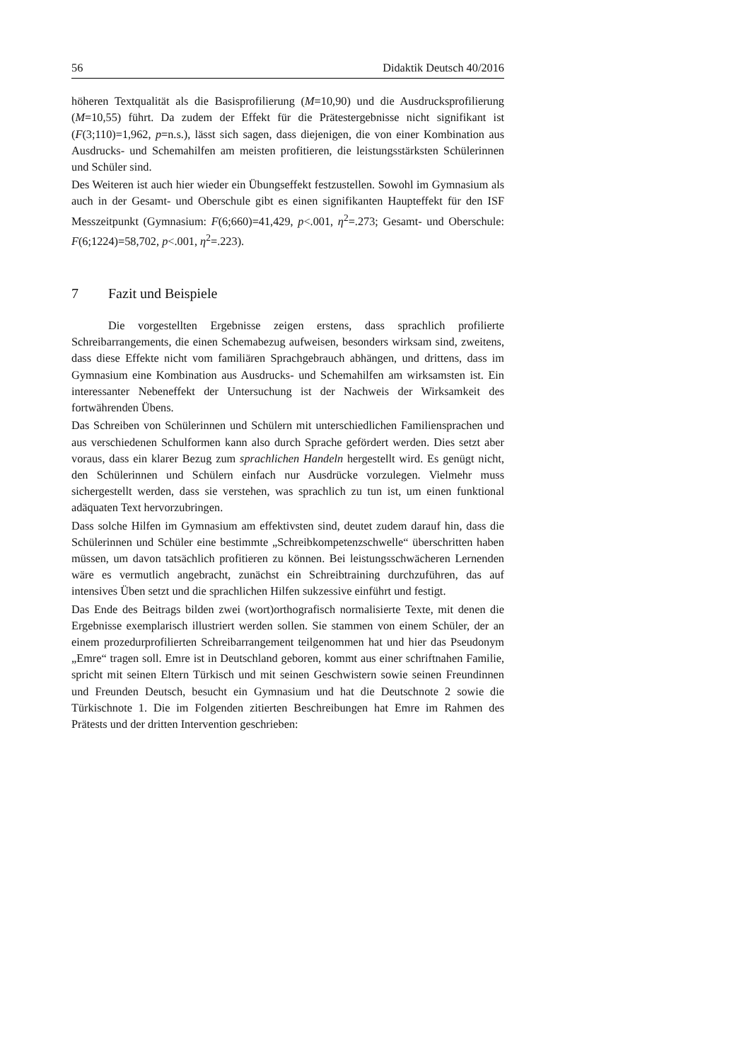56 Didaktik Deutsch 40/2016
höheren Textqualität als die Basisprofilierung (M=10,90) und die Ausdrucksprofilierung (M=10,55) führt. Da zudem der Effekt für die Prätestergebnisse nicht signifikant ist (F(3;110)=1,962, p=n.s.), lässt sich sagen, dass diejenigen, die von einer Kombination aus Ausdrucks- und Schemahilfen am meisten profitieren, die leistungsstärksten Schülerinnen und Schüler sind.
Des Weiteren ist auch hier wieder ein Übungseffekt festzustellen. Sowohl im Gymnasium als auch in der Gesamt- und Oberschule gibt es einen signifikanten Haupteffekt für den ISF Messzeitpunkt (Gymnasium: F(6;660)=41,429, p<.001, η<sup>2</sup>=.273; Gesamt- und Oberschule: F(6;1224)=58,702, p<.001, η<sup>2</sup>=.223).
7 Fazit und Beispiele
Die vorgestellten Ergebnisse zeigen erstens, dass sprachlich profilierte Schreibarrangements, die einen Schemabezug aufweisen, besonders wirksam sind, zweitens, dass diese Effekte nicht vom familiären Sprachgebrauch abhängen, und drittens, dass im Gymnasium eine Kombination aus Ausdrucks- und Schemahilfen am wirksamsten ist. Ein interessanter Nebeneffekt der Untersuchung ist der Nachweis der Wirksamkeit des fortwährenden Übens.
Das Schreiben von Schülerinnen und Schülern mit unterschiedlichen Familiensprachen und aus verschiedenen Schulformen kann also durch Sprache gefördert werden. Dies setzt aber voraus, dass ein klarer Bezug zum sprachlichen Handeln hergestellt wird. Es genügt nicht, den Schülerinnen und Schülern einfach nur Ausdrücke vorzulegen. Vielmehr muss sichergestellt werden, dass sie verstehen, was sprachlich zu tun ist, um einen funktional adäquaten Text hervorzubringen.
Dass solche Hilfen im Gymnasium am effektivsten sind, deutet zudem darauf hin, dass die Schülerinnen und Schüler eine bestimmte „Schreibkompetenzschwelle“ überschritten haben müssen, um davon tatsächlich profitieren zu können. Bei leistungsschwächeren Lernenden wäre es vermutlich angebracht, zunächst ein Schreibtraining durchzuführen, das auf intensives Üben setzt und die sprachlichen Hilfen sukzessive einführt und festigt.
Das Ende des Beitrags bilden zwei (wort)orthografisch normalisierte Texte, mit denen die Ergebnisse exemplarisch illustriert werden sollen. Sie stammen von einem Schüler, der an einem prozedurprofilierten Schreibarrangement teilgenommen hat und hier das Pseudonym „Emre“ tragen soll. Emre ist in Deutschland geboren, kommt aus einer schriftnahen Familie, spricht mit seinen Eltern Türkisch und mit seinen Geschwistern sowie seinen Freundinnen und Freunden Deutsch, besucht ein Gymnasium und hat die Deutschnote 2 sowie die Türkischnote 1. Die im Folgenden zitierten Beschreibungen hat Emre im Rahmen des Prätests und der dritten Intervention geschrieben: